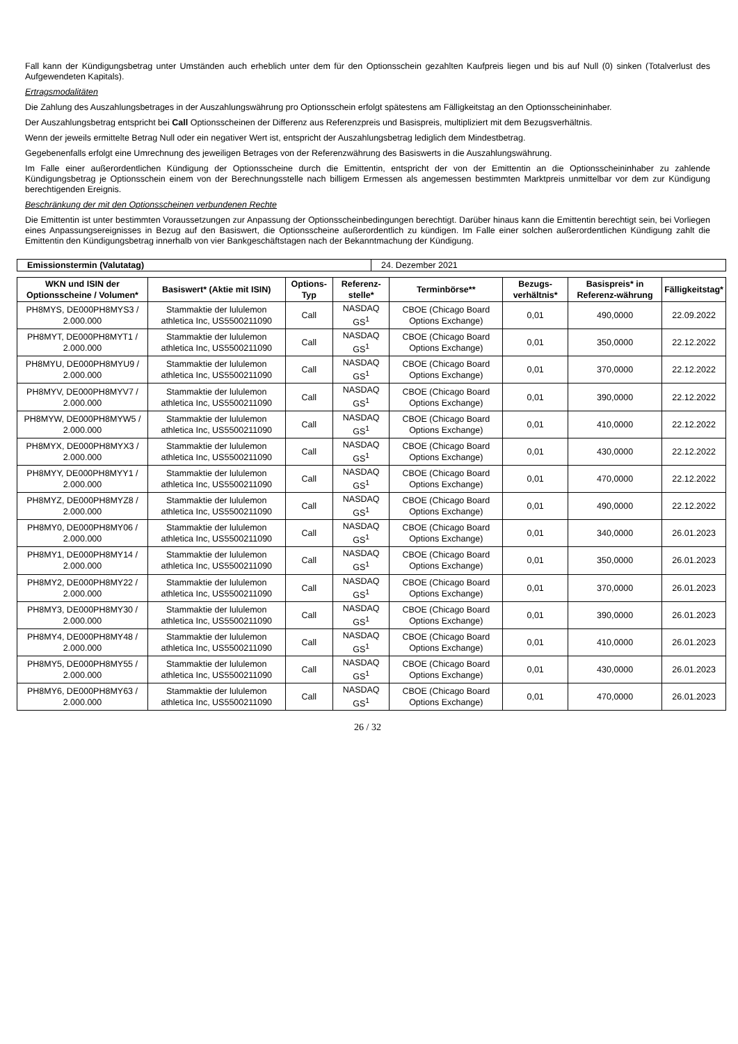Fall kann der Kündigungsbetrag unter Umständen auch erheblich unter dem für den Optionsschein gezahlten Kaufpreis liegen und bis auf Null (0) sinken (Totalverlust des Aufgewendeten Kapitals).
Ertragsmodalitäten
Die Zahlung des Auszahlungsbetrages in der Auszahlungswährung pro Optionsschein erfolgt spätestens am Fälligkeitstag an den Optionsscheininhaber.
Der Auszahlungsbetrag entspricht bei Call Optionsscheinen der Differenz aus Referenzpreis und Basispreis, multipliziert mit dem Bezugsverhältnis.
Wenn der jeweils ermittelte Betrag Null oder ein negativer Wert ist, entspricht der Auszahlungsbetrag lediglich dem Mindestbetrag.
Gegebenenfalls erfolgt eine Umrechnung des jeweiligen Betrages von der Referenzwährung des Basiswerts in die Auszahlungswährung.
Im Falle einer außerordentlichen Kündigung der Optionsscheine durch die Emittentin, entspricht der von der Emittentin an die Optionsscheininhaber zu zahlende Kündigungsbetrag je Optionsschein einem von der Berechnungsstelle nach billigem Ermessen als angemessen bestimmten Marktpreis unmittelbar vor dem zur Kündigung berechtigenden Ereignis.
Beschränkung der mit den Optionsscheinen verbundenen Rechte
Die Emittentin ist unter bestimmten Voraussetzungen zur Anpassung der Optionsscheinbedingungen berechtigt. Darüber hinaus kann die Emittentin berechtigt sein, bei Vorliegen eines Anpassungsereignisses in Bezug auf den Basiswert, die Optionsscheine außerordentlich zu kündigen. Im Falle einer solchen außerordentlichen Kündigung zahlt die Emittentin den Kündigungsbetrag innerhalb von vier Bankgeschäftstagen nach der Bekanntmachung der Kündigung.
| Emissionstermin (Valutatag) | 24. Dezember 2021 |
| WKN und ISIN der Optionsscheine / Volumen* | Basiswert* (Aktie mit ISIN) | Options-Typ | Referenz-stelle* | Terminbörse** | Bezugs-verhältnis* | Basispreis* in Referenz-währung | Fälligkeitstag* |
| --- | --- | --- | --- | --- | --- | --- | --- |
| PH8MYS, DE000PH8MYS3 / 2.000.000 | Stammaktie der lululemon athletica Inc, US5500211090 | Call | NASDAQ GS<sup>1</sup> | CBOE (Chicago Board Options Exchange) | 0,01 | 490,0000 | 22.09.2022 |
| PH8MYT, DE000PH8MYT1 / 2.000.000 | Stammaktie der lululemon athletica Inc, US5500211090 | Call | NASDAQ GS<sup>1</sup> | CBOE (Chicago Board Options Exchange) | 0,01 | 350,0000 | 22.12.2022 |
| PH8MYU, DE000PH8MYU9 / 2.000.000 | Stammaktie der lululemon athletica Inc, US5500211090 | Call | NASDAQ GS<sup>1</sup> | CBOE (Chicago Board Options Exchange) | 0,01 | 370,0000 | 22.12.2022 |
| PH8MYV, DE000PH8MYV7 / 2.000.000 | Stammaktie der lululemon athletica Inc, US5500211090 | Call | NASDAQ GS<sup>1</sup> | CBOE (Chicago Board Options Exchange) | 0,01 | 390,0000 | 22.12.2022 |
| PH8MYW, DE000PH8MYW5 / 2.000.000 | Stammaktie der lululemon athletica Inc, US5500211090 | Call | NASDAQ GS<sup>1</sup> | CBOE (Chicago Board Options Exchange) | 0,01 | 410,0000 | 22.12.2022 |
| PH8MYX, DE000PH8MYX3 / 2.000.000 | Stammaktie der lululemon athletica Inc, US5500211090 | Call | NASDAQ GS<sup>1</sup> | CBOE (Chicago Board Options Exchange) | 0,01 | 430,0000 | 22.12.2022 |
| PH8MYY, DE000PH8MYY1 / 2.000.000 | Stammaktie der lululemon athletica Inc, US5500211090 | Call | NASDAQ GS<sup>1</sup> | CBOE (Chicago Board Options Exchange) | 0,01 | 470,0000 | 22.12.2022 |
| PH8MYZ, DE000PH8MYZ8 / 2.000.000 | Stammaktie der lululemon athletica Inc, US5500211090 | Call | NASDAQ GS<sup>1</sup> | CBOE (Chicago Board Options Exchange) | 0,01 | 490,0000 | 22.12.2022 |
| PH8MY0, DE000PH8MY06 / 2.000.000 | Stammaktie der lululemon athletica Inc, US5500211090 | Call | NASDAQ GS<sup>1</sup> | CBOE (Chicago Board Options Exchange) | 0,01 | 340,0000 | 26.01.2023 |
| PH8MY1, DE000PH8MY14 / 2.000.000 | Stammaktie der lululemon athletica Inc, US5500211090 | Call | NASDAQ GS<sup>1</sup> | CBOE (Chicago Board Options Exchange) | 0,01 | 350,0000 | 26.01.2023 |
| PH8MY2, DE000PH8MY22 / 2.000.000 | Stammaktie der lululemon athletica Inc, US5500211090 | Call | NASDAQ GS<sup>1</sup> | CBOE (Chicago Board Options Exchange) | 0,01 | 370,0000 | 26.01.2023 |
| PH8MY3, DE000PH8MY30 / 2.000.000 | Stammaktie der lululemon athletica Inc, US5500211090 | Call | NASDAQ GS<sup>1</sup> | CBOE (Chicago Board Options Exchange) | 0,01 | 390,0000 | 26.01.2023 |
| PH8MY4, DE000PH8MY48 / 2.000.000 | Stammaktie der lululemon athletica Inc, US5500211090 | Call | NASDAQ GS<sup>1</sup> | CBOE (Chicago Board Options Exchange) | 0,01 | 410,0000 | 26.01.2023 |
| PH8MY5, DE000PH8MY55 / 2.000.000 | Stammaktie der lululemon athletica Inc, US5500211090 | Call | NASDAQ GS<sup>1</sup> | CBOE (Chicago Board Options Exchange) | 0,01 | 430,0000 | 26.01.2023 |
| PH8MY6, DE000PH8MY63 / 2.000.000 | Stammaktie der lululemon athletica Inc, US5500211090 | Call | NASDAQ GS<sup>1</sup> | CBOE (Chicago Board Options Exchange) | 0,01 | 470,0000 | 26.01.2023 |
26 / 32